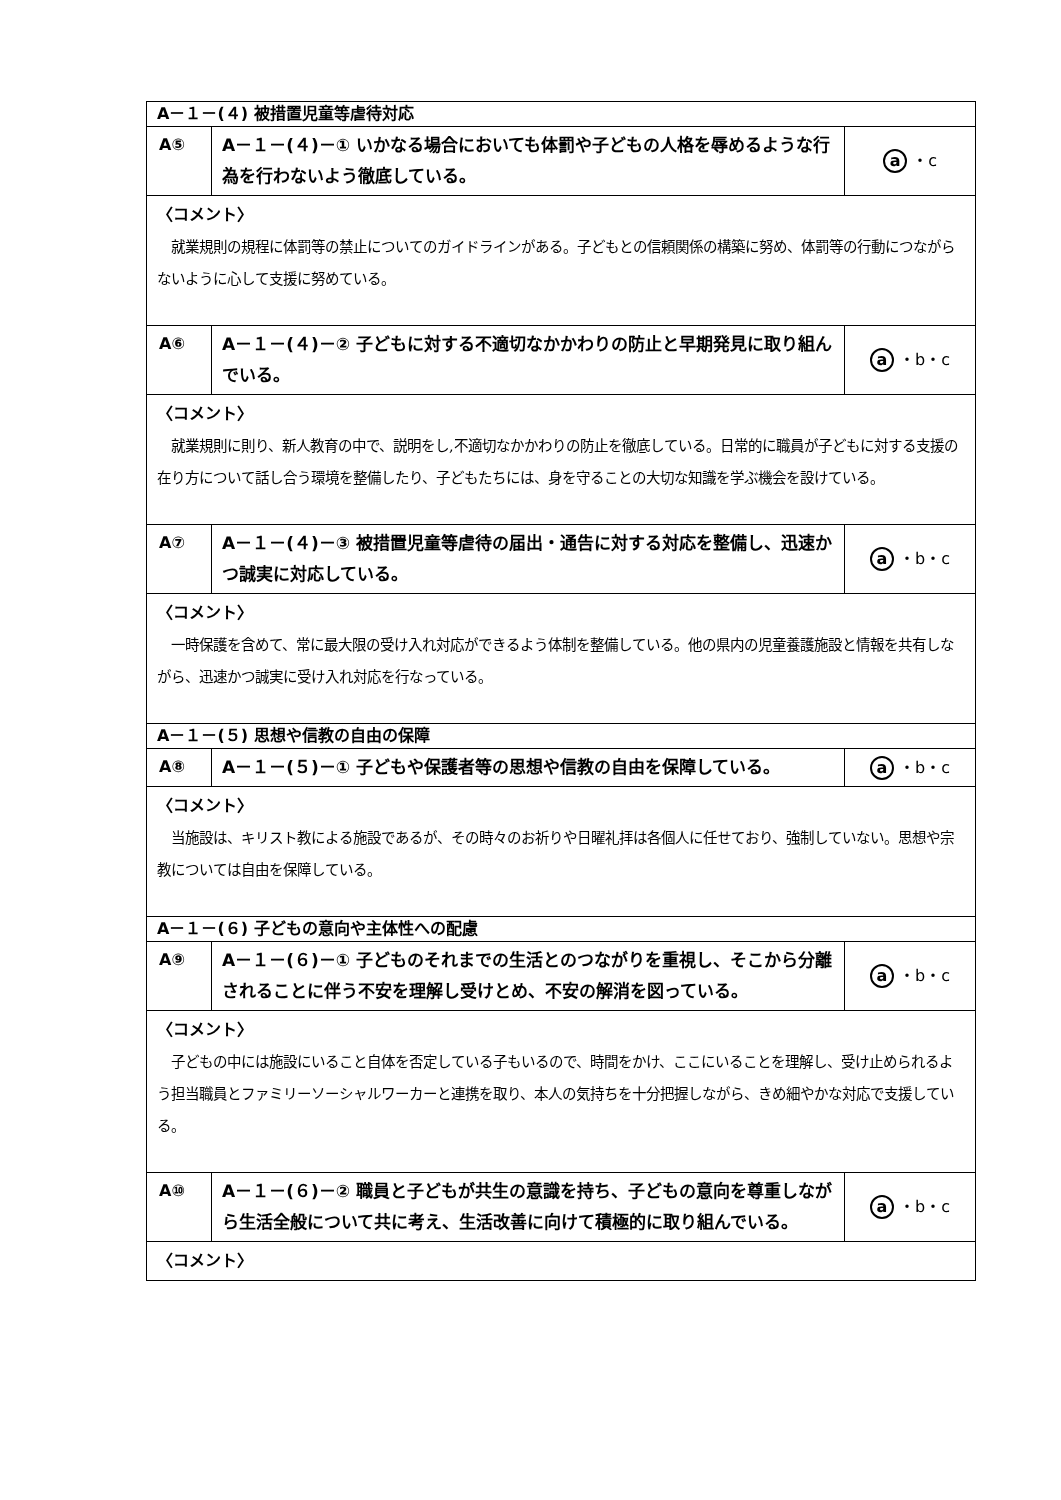| A－１－(４) 被措置児童等虐待対応 | | |
| A⑤ | A－１－(４)－① いかなる場合においても体罰や子どもの人格を辱めるような行為を行わないよう徹底している。 | a ・c |
| 〈コメント〉 就業規則の規程に体罰等の禁止についてのガイドラインがある。子どもとの信頼関係の構築に努め、体罰等の行動につながらないように心して支援に努めている。 | | |
| A⑥ | A－１－(４)－② 子どもに対する不適切なかかわりの防止と早期発見に取り組んでいる。 | a ・b・c |
| 〈コメント〉 就業規則に則り、新人教育の中で、説明をし,不適切なかかわりの防止を徹底している。日常的に職員が子どもに対する支援の在り方について話し合う環境を整備したり、子どもたちには、身を守ることの大切な知識を学ぶ機会を設けている。 | | |
| A⑦ | A－１－(４)－③ 被措置児童等虐待の届出・通告に対する対応を整備し、迅速かつ誠実に対応している。 | a ・b・c |
| 〈コメント〉 一時保護を含めて、常に最大限の受け入れ対応ができるよう体制を整備している。他の県内の児童養護施設と情報を共有しながら、迅速かつ誠実に受け入れ対応を行なっている。 | | |
| A－１－(５) 思想や信教の自由の保障 | | |
| A⑧ | A－１－(５)－① 子どもや保護者等の思想や信教の自由を保障している。 | a ・b・c |
| 〈コメント〉 当施設は、キリスト教による施設であるが、その時々のお祈りや日曜礼拝は各個人に任せており、強制していない。思想や宗教については自由を保障している。 | | |
| A－１－(６) 子どもの意向や主体性への配慮 | | |
| A⑨ | A－１－(６)－① 子どものそれまでの生活とのつながりを重視し、そこから分離されることに伴う不安を理解し受けとめ、不安の解消を図っている。 | a ・b・c |
| 〈コメント〉 子どもの中には施設にいること自体を否定している子もいるので、時間をかけ、ここにいることを理解し、受け止められるよう担当職員とファミリーソーシャルワーカーと連携を取り、本人の気持ちを十分把握しながら、きめ細やかな対応で支援している。 | | |
| A⑩ | A－１－(６)－② 職員と子どもが共生の意識を持ち、子どもの意向を尊重しながら生活全般について共に考え、生活改善に向けて積極的に取り組んでいる。 | a ・b・c |
| 〈コメント〉 | | |